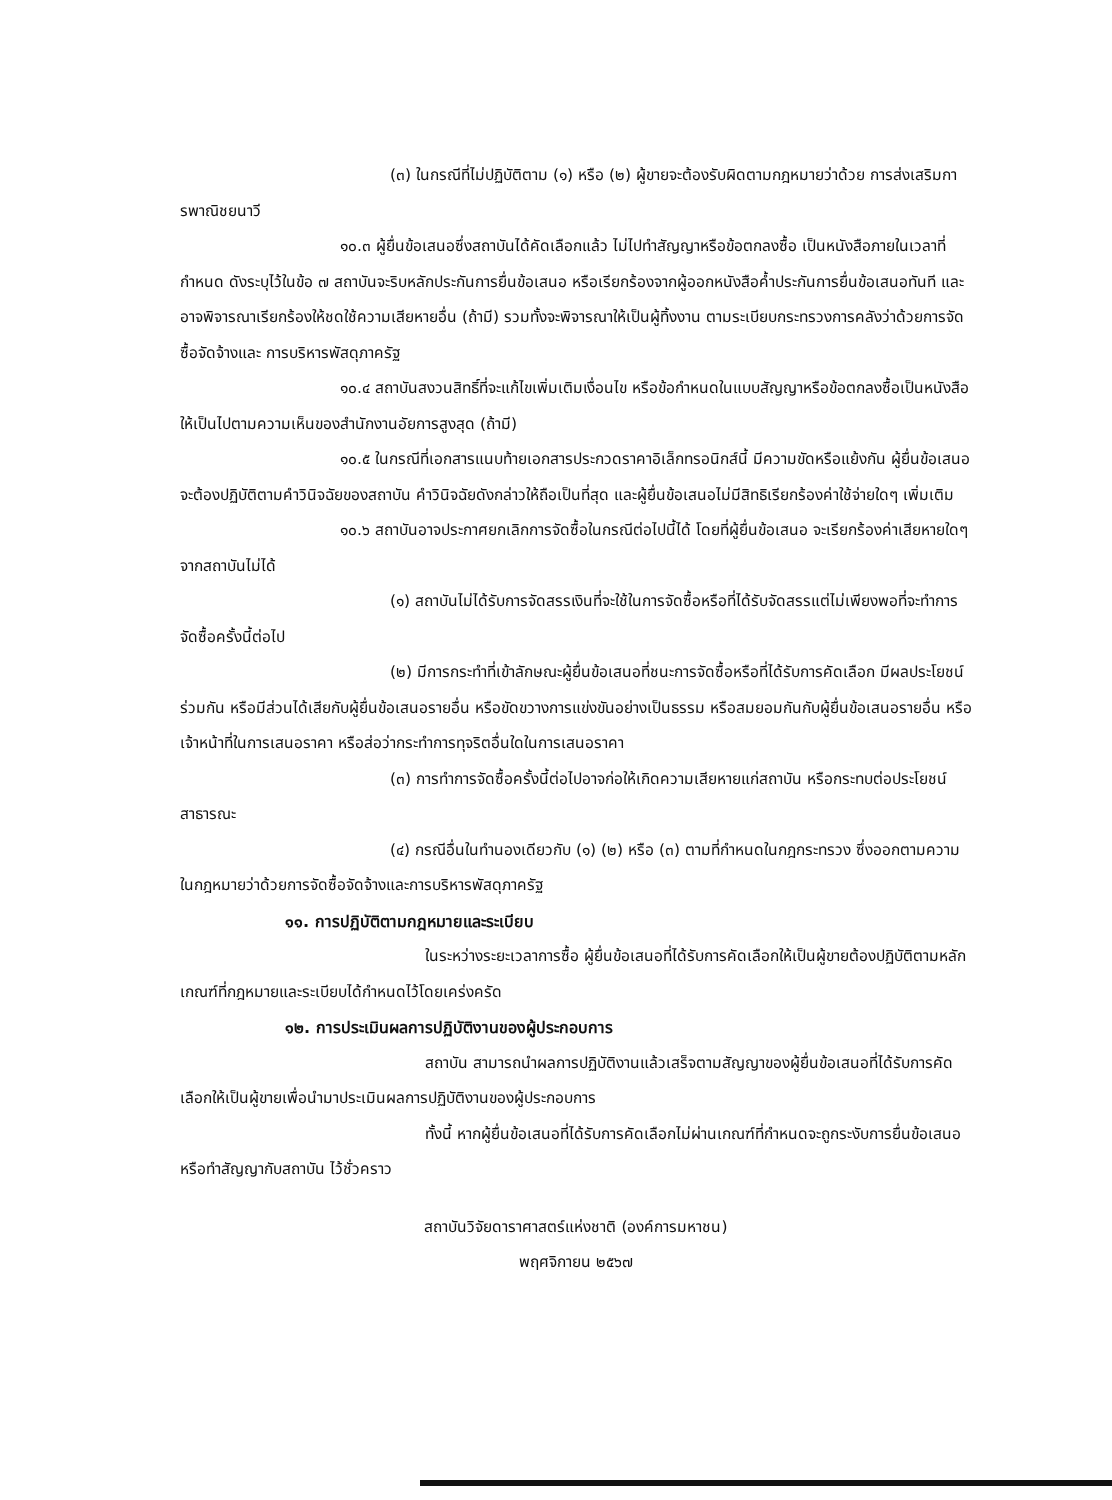(๓) ในกรณีที่ไม่ปฏิบัติตาม (๑) หรือ (๒) ผู้ขายจะต้องรับผิดตามกฎหมายว่าด้วย การส่งเสริมการพาณิชยนาวี
๑๐.๓ ผู้ยื่นข้อเสนอซึ่งสถาบันได้คัดเลือกแล้ว ไม่ไปทำสัญญาหรือข้อตกลงซื้อ เป็นหนังสือภายในเวลาที่กำหนด ดังระบุไว้ในข้อ ๗ สถาบันจะริบหลักประกันการยื่นข้อเสนอ หรือเรียกร้องจากผู้ออกหนังสือค้ำประกันการยื่นข้อเสนอทันที และอาจพิจารณาเรียกร้องให้ชดใช้ความเสียหายอื่น (ถ้ามี) รวมทั้งจะพิจารณาให้เป็นผู้ทิ้งงาน ตามระเบียบกระทรวงการคลังว่าด้วยการจัดซื้อจัดจ้างและ การบริหารพัสดุภาครัฐ
๑๐.๔ สถาบันสงวนสิทธิ์ที่จะแก้ไขเพิ่มเติมเงื่อนไข หรือข้อกำหนดในแบบสัญญาหรือข้อตกลงซื้อเป็นหนังสือ ให้เป็นไปตามความเห็นของสำนักงานอัยการสูงสุด (ถ้ามี)
๑๐.๕ ในกรณีที่เอกสารแนบท้ายเอกสารประกวดราคาอิเล็กทรอนิกส์นี้ มีความขัดหรือแย้งกัน ผู้ยื่นข้อเสนอจะต้องปฏิบัติตามคำวินิจฉัยของสถาบัน คำวินิจฉัยดังกล่าวให้ถือเป็นที่สุด และผู้ยื่นข้อเสนอไม่มีสิทธิเรียกร้องค่าใช้จ่ายใดๆ เพิ่มเติม
๑๐.๖ สถาบันอาจประกาศยกเลิกการจัดซื้อในกรณีต่อไปนี้ได้ โดยที่ผู้ยื่นข้อเสนอ จะเรียกร้องค่าเสียหายใดๆ จากสถาบันไม่ได้
(๑) สถาบันไม่ได้รับการจัดสรรเงินที่จะใช้ในการจัดซื้อหรือที่ได้รับจัดสรรแต่ไม่เพียงพอที่จะทำการจัดซื้อครั้งนี้ต่อไป
(๒) มีการกระทำที่เข้าลักษณะผู้ยื่นข้อเสนอที่ชนะการจัดซื้อหรือที่ได้รับการคัดเลือก มีผลประโยชน์ร่วมกัน หรือมีส่วนได้เสียกับผู้ยื่นข้อเสนอรายอื่น หรือขัดขวางการแข่งขันอย่างเป็นธรรม หรือสมยอมกันกับผู้ยื่นข้อเสนอรายอื่น หรือเจ้าหน้าที่ในการเสนอราคา หรือส่อว่ากระทำการทุจริตอื่นใดในการเสนอราคา
(๓) การทำการจัดซื้อครั้งนี้ต่อไปอาจก่อให้เกิดความเสียหายแก่สถาบัน หรือกระทบต่อประโยชน์สาธารณะ
(๔) กรณีอื่นในทำนองเดียวกับ (๑) (๒) หรือ (๓) ตามที่กำหนดในกฎกระทรวง ซึ่งออกตามความในกฎหมายว่าด้วยการจัดซื้อจัดจ้างและการบริหารพัสดุภาครัฐ
๑๑. การปฏิบัติตามกฎหมายและระเบียบ
ในระหว่างระยะเวลาการซื้อ ผู้ยื่นข้อเสนอที่ได้รับการคัดเลือกให้เป็นผู้ขายต้องปฏิบัติตามหลักเกณฑ์ที่กฎหมายและระเบียบได้กำหนดไว้โดยเคร่งครัด
๑๒. การประเมินผลการปฏิบัติงานของผู้ประกอบการ
สถาบัน สามารถนำผลการปฏิบัติงานแล้วเสร็จตามสัญญาของผู้ยื่นข้อเสนอที่ได้รับการคัดเลือกให้เป็นผู้ขายเพื่อนำมาประเมินผลการปฏิบัติงานของผู้ประกอบการ
ทั้งนี้ หากผู้ยื่นข้อเสนอที่ได้รับการคัดเลือกไม่ผ่านเกณฑ์ที่กำหนดจะถูกระงับการยื่นข้อเสนอหรือทำสัญญากับสถาบัน ไว้ชั่วคราว
สถาบันวิจัยดาราศาสตร์แห่งชาติ (องค์การมหาชน)
พฤศจิกายน ๒๕๖๗